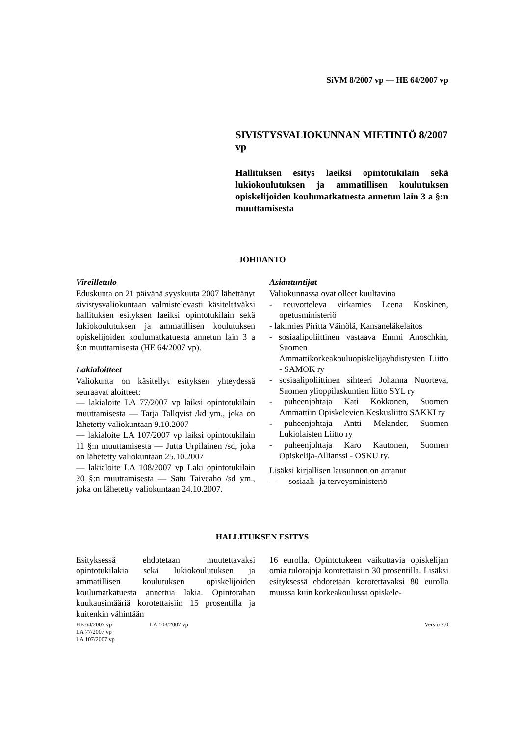SiVM 8/2007 vp — HE 64/2007 vp
SIVISTYSVALIOKUNNAN MIETINTÖ 8/2007 vp
Hallituksen esitys laeiksi opintotukilain sekä lukiokoulutuksen ja ammatillisen koulutuksen opiskelijoiden koulumatkatuesta annetun lain 3 a §:n muuttamisesta
JOHDANTO
Vireilletulo
Eduskunta on 21 päivänä syyskuuta 2007 lähettänyt sivistysvaliokuntaan valmistelevasti käsiteltäväksi hallituksen esityksen laeiksi opintotukilain sekä lukiokoulutuksen ja ammatillisen koulutuksen opiskelijoiden koulumatkatuesta annetun lain 3 a §:n muuttamisesta (HE 64/2007 vp).
Lakialoitteet
Valiokunta on käsitellyt esityksen yhteydessä seuraavat aloitteet:
— lakialoite LA 77/2007 vp laiksi opintotukilain muuttamisesta — Tarja Tallqvist /kd ym., joka on lähetetty valiokuntaan 9.10.2007
— lakialoite LA 107/2007 vp laiksi opintotukilain 11 §:n muuttamisesta — Jutta Urpilainen /sd, joka on lähetetty valiokuntaan 25.10.2007
— lakialoite LA 108/2007 vp Laki opintotukilain 20 §:n muuttamisesta — Satu Taiveaho /sd ym., joka on lähetetty valiokuntaan 24.10.2007.
Asiantuntijat
Valiokunnassa ovat olleet kuultavina
- neuvotteleva virkamies Leena Koskinen, opetusministeriö
- lakimies Piritta Väinölä, Kansaneläkelaitos
- sosiaalipoliittinen vastaava Emmi Anoschkin, Suomen Ammattikorkeakouluopiskelijayhdistysten Liitto - SAMOK ry
- sosiaalipoliittinen sihteeri Johanna Nuorteva, Suomen ylioppilaskuntien liitto SYL ry
- puheenjohtaja Kati Kokkonen, Suomen Ammattiin Opiskelevien Keskusliitto SAKKI ry
- puheenjohtaja Antti Melander, Suomen Lukiolaisten Liitto ry
- puheenjohtaja Karo Kautonen, Suomen Opiskelija-Allianssi - OSKU ry.
Lisäksi kirjallisen lausunnon on antanut
— sosiaali- ja terveysministeriö
HALLITUKSEN ESITYS
Esityksessä ehdotetaan muutettavaksi opintotukilakia sekä lukiokoulutuksen ja ammatillisen koulutuksen opiskelijoiden koulumatkatuesta annettua lakia. Opintorahan kuukausimääriä korotettaisiin 15 prosentilla ja kuitenkin vähintään
16 eurolla. Opintotukeen vaikuttavia opiskelijan omia tulorajoja korotettaisiin 30 prosentilla. Lisäksi esityksessä ehdotetaan korotettavaksi 80 eurolla muussa kuin korkeakoulussa opiskele-
HE 64/2007 vp
LA 77/2007 vp
LA 107/2007 vp
LA 108/2007 vp Versio 2.0